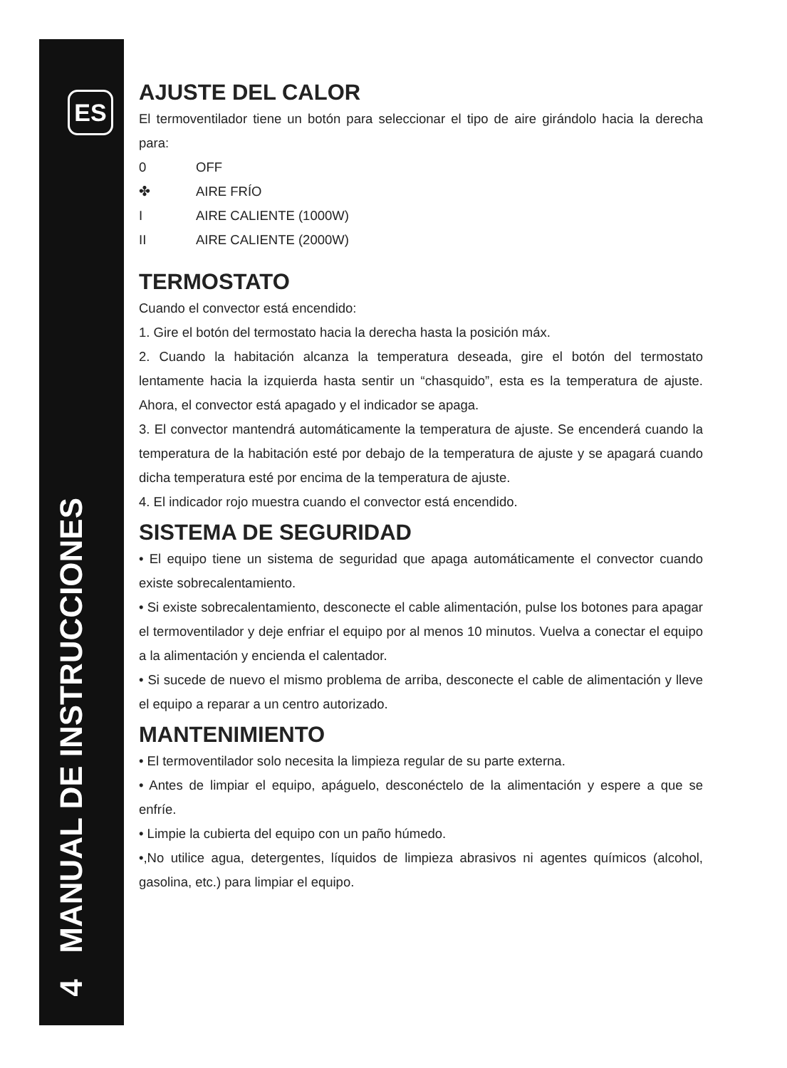ES
4 MANUAL DE INSTRUCCIONES
AJUSTE DEL CALOR
El termoventilador tiene un botón para seleccionar el tipo de aire girándolo hacia la derecha para:
0 OFF
✤ AIRE FRÍO
I AIRE CALIENTE (1000W)
II AIRE CALIENTE (2000W)
TERMOSTATO
Cuando el convector está encendido:
1. Gire el botón del termostato hacia la derecha hasta la posición máx.
2. Cuando la habitación alcanza la temperatura deseada, gire el botón del termostato lentamente hacia la izquierda hasta sentir un “chasquido”, esta es la temperatura de ajuste. Ahora, el convector está apagado y el indicador se apaga.
3. El convector mantendrá automáticamente la temperatura de ajuste. Se encenderá cuando la temperatura de la habitación esté por debajo de la temperatura de ajuste y se apagará cuando dicha temperatura esté por encima de la temperatura de ajuste.
4. El indicador rojo muestra cuando el convector está encendido.
SISTEMA DE SEGURIDAD
• El equipo tiene un sistema de seguridad que apaga automáticamente el convector cuando existe sobrecalentamiento.
• Si existe sobrecalentamiento, desconecte el cable alimentación, pulse los botones para apagar el termoventilador y deje enfriar el equipo por al menos 10 minutos. Vuelva a conectar el equipo a la alimentación y encienda el calentador.
• Si sucede de nuevo el mismo problema de arriba, desconecte el cable de alimentación y lleve el equipo a reparar a un centro autorizado.
MANTENIMIENTO
• El termoventilador solo necesita la limpieza regular de su parte externa.
• Antes de limpiar el equipo, apáguelo, desconéctelo de la alimentación y espere a que se enfríe.
• Limpie la cubierta del equipo con un paño húmedo.
•,No utilice agua, detergentes, líquidos de limpieza abrasivos ni agentes químicos (alcohol, gasolina, etc.) para limpiar el equipo.